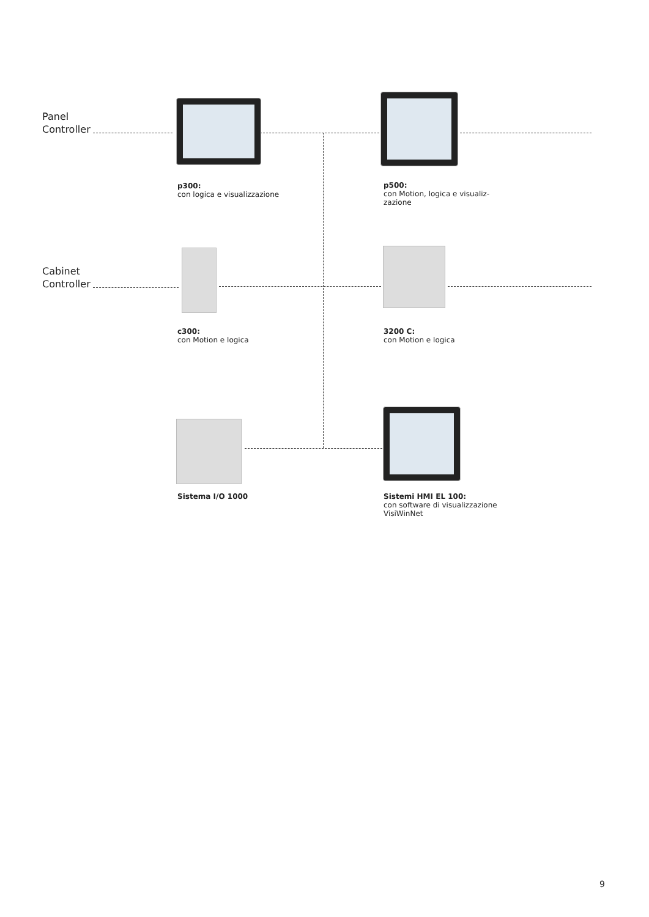Panel
Controller
Cabinet
Controller
p300:
con logica e visualizzazione
p500:
con Motion, logica e visualiz-
zazione
c300:
con Motion e logica
3200 C:
con Motion e logica
Sistema I/O 1000
Sistemi HMI EL 100:
con software di visualizzazione
VisiWinNet
9